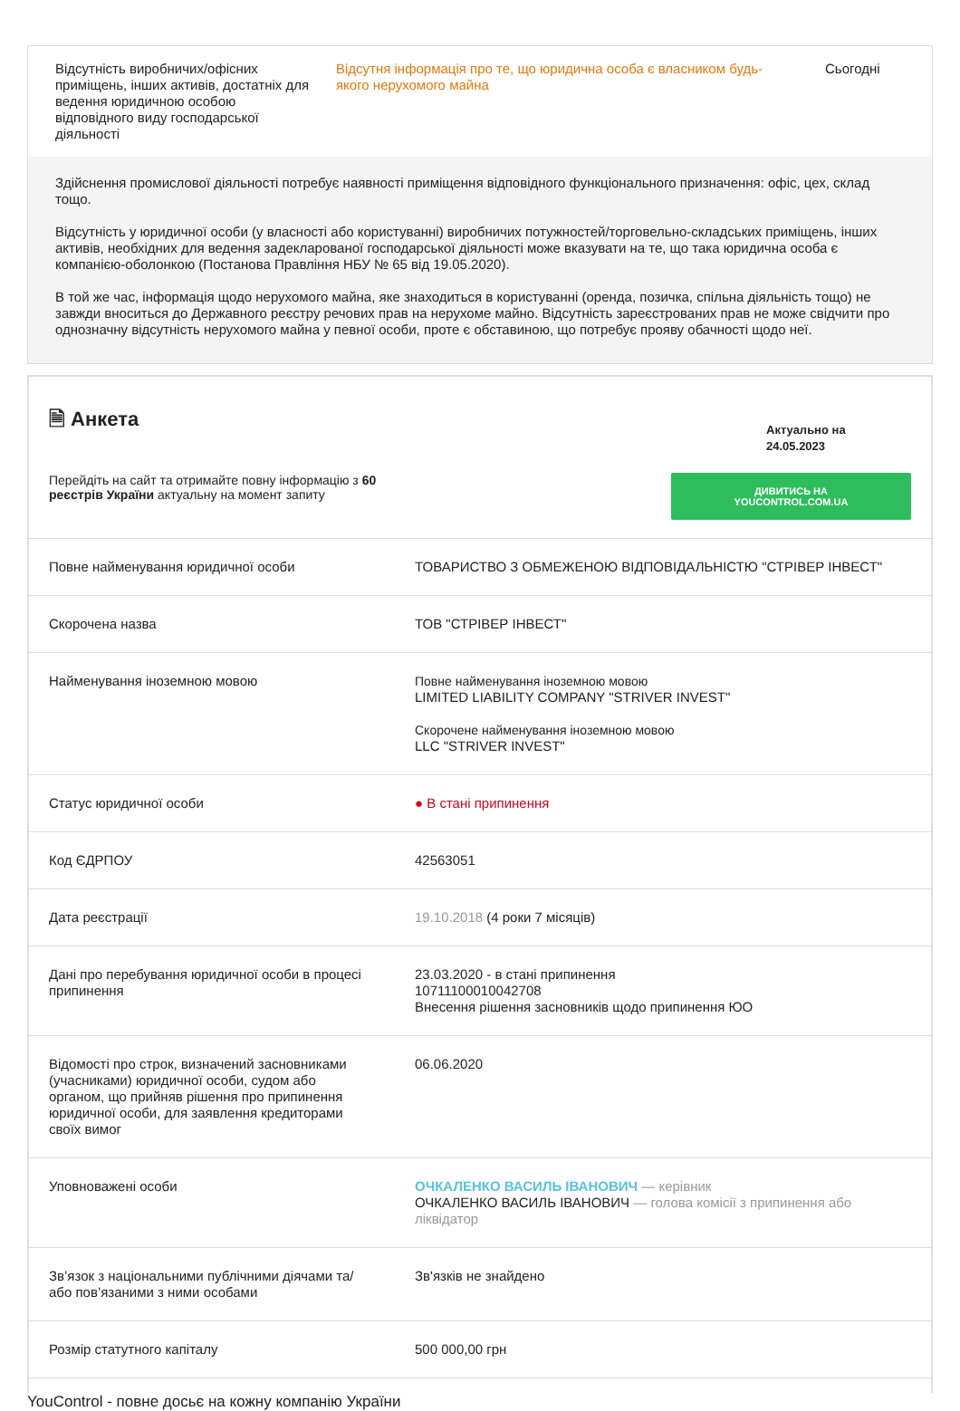Відсутність виробничих/офісних приміщень, інших активів, достатніх для ведення юридичною особою відповідного виду господарської діяльності
Відсутня інформація про те, що юридична особа є власником будь-якого нерухомого майна
Сьогодні
Здійснення промислової діяльності потребує наявності приміщення відповідного функціонального призначення: офіс, цех, склад тощо.
Відсутність у юридичної особи (у власності або користуванні) виробничих потужностей/торговельно-складських приміщень, інших активів, необхідних для ведення задекларованої господарської діяльності може вказувати на те, що така юридична особа є компанією-оболонкою (Постанова Правління НБУ № 65 від 19.05.2020).
В той же час, інформація щодо нерухомого майна, яке знаходиться в користуванні (оренда, позичка, спільна діяльність тощо) не завжди вноситься до Державного реєстру речових прав на нерухоме майно. Відсутність зареєстрованих прав не може свідчити про однозначну відсутність нерухомого майна у певної особи, проте є обставиною, що потребує прояву обачності щодо неї.
🗎 Анкета
Актуально на
24.05.2023
Перейдіть на сайт та отримайте повну інформацію з 60 реєстрів України актуальну на момент запиту
ДИВИТИСЬ НА YOUCONTROL.COM.UA
| Повне найменування юридичної особи | ТОВАРИСТВО З ОБМЕЖЕНОЮ ВІДПОВІДАЛЬНІСТЮ "СТРІВЕР ІНВЕСТ" |
| Скорочена назва | ТОВ "СТРІВЕР ІНВЕСТ" |
| Найменування іноземною мовою | Повне найменування іноземною мовою LIMITED LIABILITY COMPANY "STRIVER INVEST" Скорочене найменування іноземною мовою LLC "STRIVER INVEST" |
| Статус юридичної особи | ● В стані припинення |
| Код ЄДРПОУ | 42563051 |
| Дата реєстрації | 19.10.2018 (4 роки 7 місяців) |
| Дані про перебування юридичної особи в процесі припинення | 23.03.2020 - в стані припинення 10711100010042708 Внесення рішення засновників щодо припинення ЮО |
| Відомості про строк, визначений засновниками (учасниками) юридичної особи, судом або органом, що прийняв рішення про припинення юридичної особи, для заявлення кредиторами своїх вимог | 06.06.2020 |
| Уповноважені особи | ОЧКАЛЕНКО ВАСИЛЬ ІВАНОВИЧ — керівник ОЧКАЛЕНКО ВАСИЛЬ ІВАНОВИЧ — голова комісії з припинення або ліквідатор |
| Зв’язок з національними публічними діячами та/або пов’язаними з ними особами | Зв'язків не знайдено |
| Розмір статутного капіталу | 500 000,00 грн |
YouControl - повне досьє на кожну компанію України